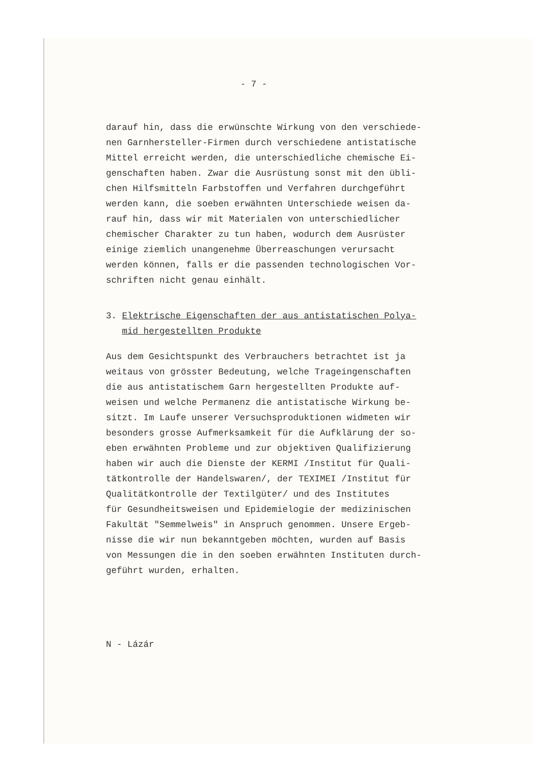- 7 -
darauf hin, dass die erwünschte Wirkung von den verschiede-
nen Garnhersteller-Firmen durch verschiedene antistatische
Mittel erreicht werden, die unterschiedliche chemische Ei-
genschaften haben. Zwar die Ausrüstung sonst mit den übli-
chen Hilfsmitteln Farbstoffen und Verfahren durchgeführt
werden kann, die soeben erwähnten Unterschiede weisen da-
rauf hin, dass wir mit Materialen von unterschiedlicher
chemischer Charakter zu tun haben, wodurch dem Ausrüster
einige ziemlich unangenehme Überreaschungen verursacht
werden können, falls er die passenden technologischen Vor-
schriften nicht genau einhält.
3. Elektrische Eigenschaften der aus antistatischen Polya-
mid hergestellten Produkte
Aus dem Gesichtspunkt des Verbrauchers betrachtet ist ja
weitaus von grösster Bedeutung, welche Trageingenschaften
die aus antistatischem Garn hergestellten Produkte auf-
weisen und welche Permanenz die antistatische Wirkung be-
sitzt. Im Laufe unserer Versuchsproduktionen widmeten wir
besonders grosse Aufmerksamkeit für die Aufklärung der so-
eben erwähnten Probleme und zur objektiven Qualifizierung
haben wir auch die Dienste der KERMI /Institut für Quali-
tätkontrolle der Handelswaren/, der TEXIMEI /Institut für
Qualitätkontrolle der Textilgüter/ und des Institutes
für Gesundheitsweisen und Epidemielogie der medizinischen
Fakultät "Semmelweis" in Anspruch genommen. Unsere Ergeb-
nisse die wir nun bekanntgeben möchten, wurden auf Basis
von Messungen die in den soeben erwähnten Instituten durch-
geführt wurden, erhalten.
N - Lázár